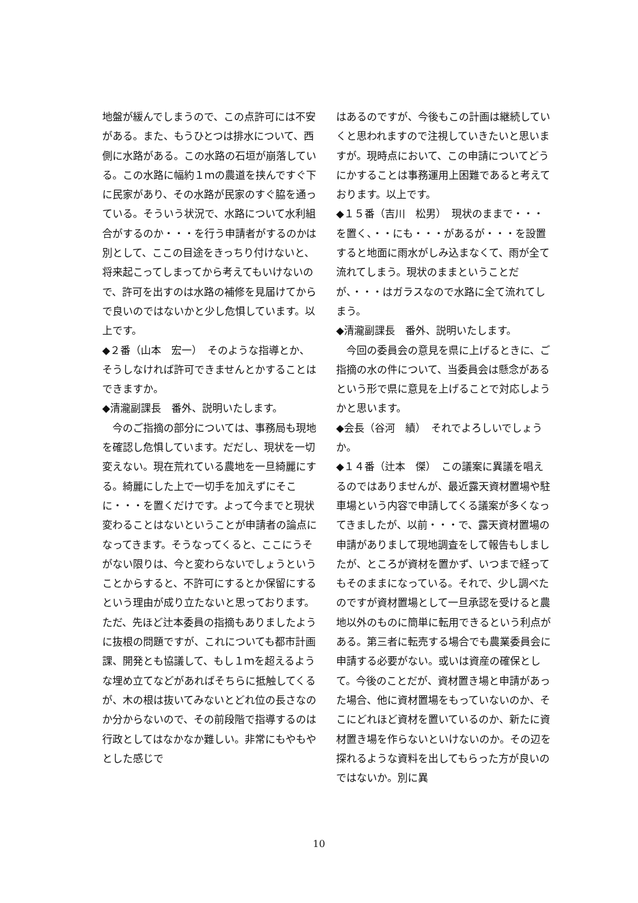地盤が緩んでしまうので、この点許可には不安がある。また、もうひとつは排水について、西側に水路がある。この水路の石垣が崩落している。この水路に幅約１ｍの農道を挟んですぐ下に民家があり、その水路が民家のすぐ脇を通っている。そういう状況で、水路について水利組合がするのか・・・を行う申請者がするのかは別として、ここの目途をきっちり付けないと、将来起こってしまってから考えてもいけないので、許可を出すのは水路の補修を見届けてからで良いのではないかと少し危惧しています。以上です。
◆２番（山本　宏一）　そのような指導とか、そうしなければ許可できませんとかすることはできますか。
◆清瀧副課長　番外、説明いたします。
　今のご指摘の部分については、事務局も現地を確認し危惧しています。だだし、現状を一切変えない。現在荒れている農地を一旦綺麗にする。綺麗にした上で一切手を加えずにそこに・・・を置くだけです。よって今までと現状変わることはないということが申請者の論点になってきます。そうなってくると、ここにうそがない限りは、今と変わらないでしょうということからすると、不許可にするとか保留にするという理由が成り立たないと思っております。ただ、先ほど辻本委員の指摘もありましたように抜根の問題ですが、これについても都市計画課、開発とも協議して、もし１ｍを超えるような埋め立てなどがあればそちらに抵触してくるが、木の根は抜いてみないとどれ位の長さなのか分からないので、その前段階で指導するのは行政としてはなかなか難しい。非常にもやもやとした感じで
はあるのですが、今後もこの計画は継続していくと思われますので注視していきたいと思いますが。現時点において、この申請についてどうにかすることは事務運用上困難であると考えております。以上です。
◆１５番（吉川　松男）　現状のままで・・・を置く、・・にも・・・があるが・・・を設置すると地面に雨水がしみ込まなくて、雨が全て流れてしまう。現状のままということだが、・・・はガラスなので水路に全て流れてしまう。
◆清瀧副課長　番外、説明いたします。
　今回の委員会の意見を県に上げるときに、ご指摘の水の件について、当委員会は懸念があるという形で県に意見を上げることで対応しようかと思います。
◆会長（谷河　績）　それでよろしいでしょうか。
◆１４番（辻本　傑）　この議案に異議を唱えるのではありませんが、最近露天資材置場や駐車場という内容で申請してくる議案が多くなってきましたが、以前・・・で、露天資材置場の申請がありまして現地調査をして報告もしましたが、ところが資材を置かず、いつまで経ってもそのままになっている。それで、少し調べたのですが資材置場として一旦承認を受けると農地以外のものに簡単に転用できるという利点がある。第三者に転売する場合でも農業委員会に申請する必要がない。或いは資産の確保として。今後のことだが、資材置き場と申請があった場合、他に資材置場をもっていないのか、そこにどれほど資材を置いているのか、新たに資材置き場を作らないといけないのか。その辺を探れるような資料を出してもらった方が良いのではないか。別に異
10